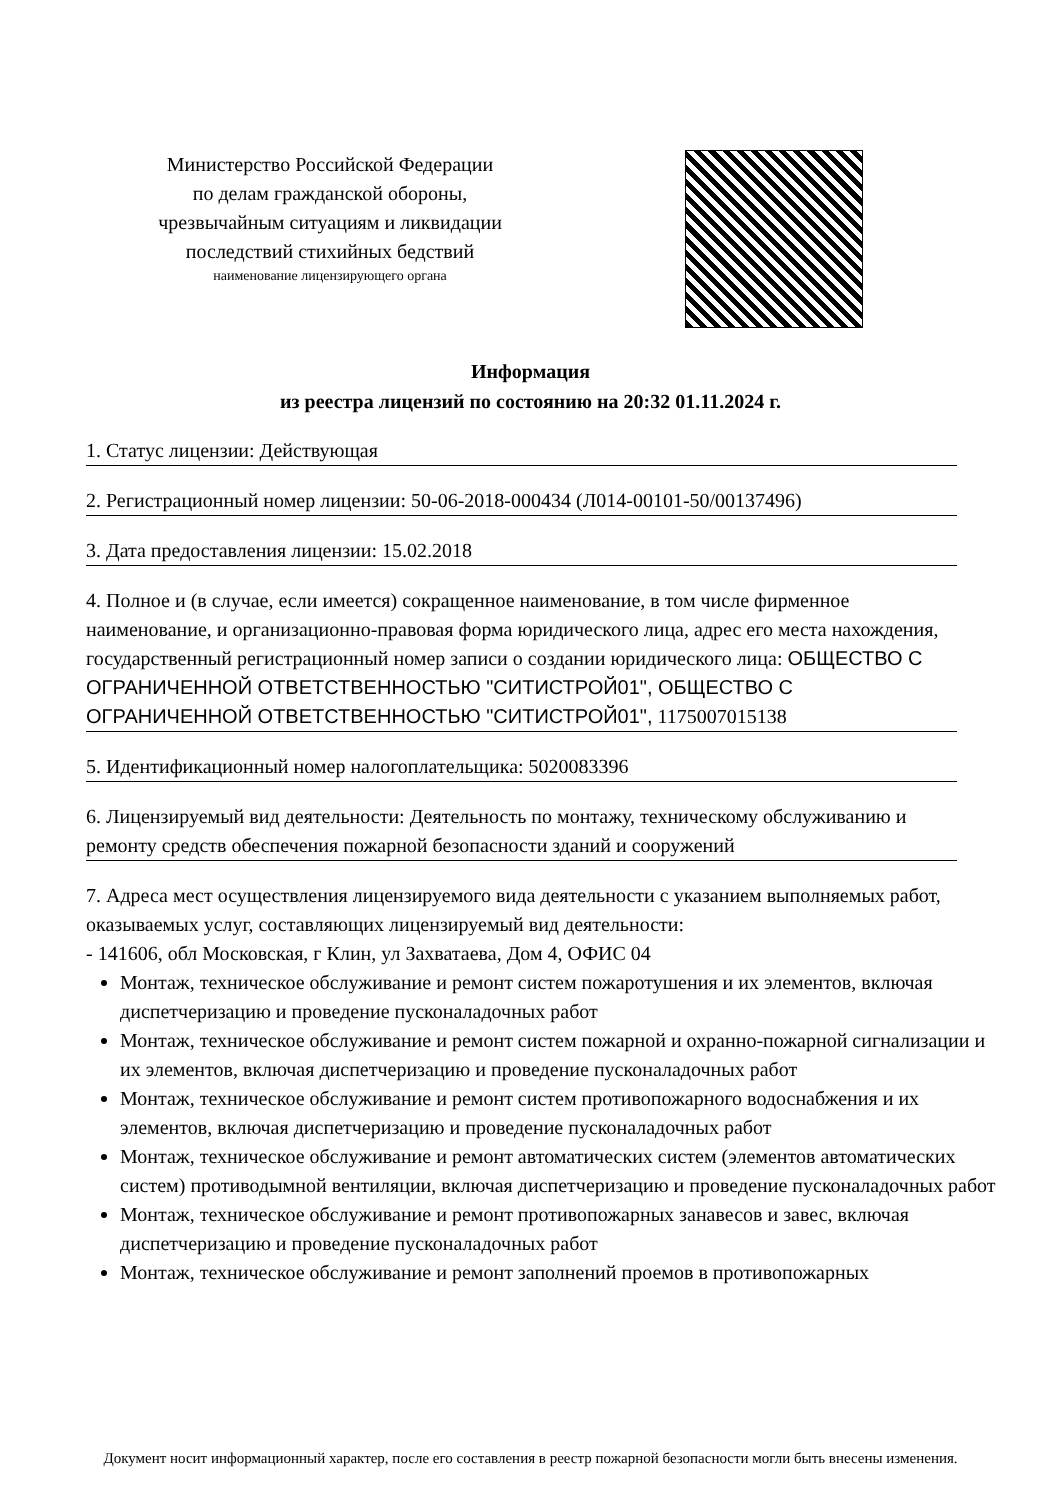Министерство Российской Федерации
по делам гражданской обороны,
чрезвычайным ситуациям и ликвидации
последствий стихийных бедствий
наименование лицензирующего органа
Информация
из реестра лицензий по состоянию на 20:32 01.11.2024 г.
1. Статус лицензии: Действующая
2. Регистрационный номер лицензии: 50-06-2018-000434 (Л014-00101-50/00137496)
3. Дата предоставления лицензии: 15.02.2018
4. Полное и (в случае, если имеется) сокращенное наименование, в том числе фирменное наименование, и организационно-правовая форма юридического лица, адрес его места нахождения, государственный регистрационный номер записи о создании юридического лица: ОБЩЕСТВО С ОГРАНИЧЕННОЙ ОТВЕТСТВЕННОСТЬЮ "СИТИСТРОЙ01", ОБЩЕСТВО С ОГРАНИЧЕННОЙ ОТВЕТСТВЕННОСТЬЮ "СИТИСТРОЙ01", 1175007015138
5. Идентификационный номер налогоплательщика: 5020083396
6. Лицензируемый вид деятельности: Деятельность по монтажу, техническому обслуживанию и ремонту средств обеспечения пожарной безопасности зданий и сооружений
7. Адреса мест осуществления лицензируемого вида деятельности с указанием выполняемых работ, оказываемых услуг, составляющих лицензируемый вид деятельности:
- 141606, обл Московская, г Клин, ул Захватаева, Дом 4, ОФИС 04
Монтаж, техническое обслуживание и ремонт систем пожаротушения и их элементов, включая диспетчеризацию и проведение пусконаладочных работ
Монтаж, техническое обслуживание и ремонт систем пожарной и охранно-пожарной сигнализации и их элементов, включая диспетчеризацию и проведение пусконаладочных работ
Монтаж, техническое обслуживание и ремонт систем противопожарного водоснабжения и их элементов, включая диспетчеризацию и проведение пусконаладочных работ
Монтаж, техническое обслуживание и ремонт автоматических систем (элементов автоматических систем) противодымной вентиляции, включая диспетчеризацию и проведение пусконаладочных работ
Монтаж, техническое обслуживание и ремонт противопожарных занавесов и завес, включая диспетчеризацию и проведение пусконаладочных работ
Монтаж, техническое обслуживание и ремонт заполнений проемов в противопожарных
Документ носит информационный характер, после его составления в реестр пожарной безопасности могли быть внесены изменения.